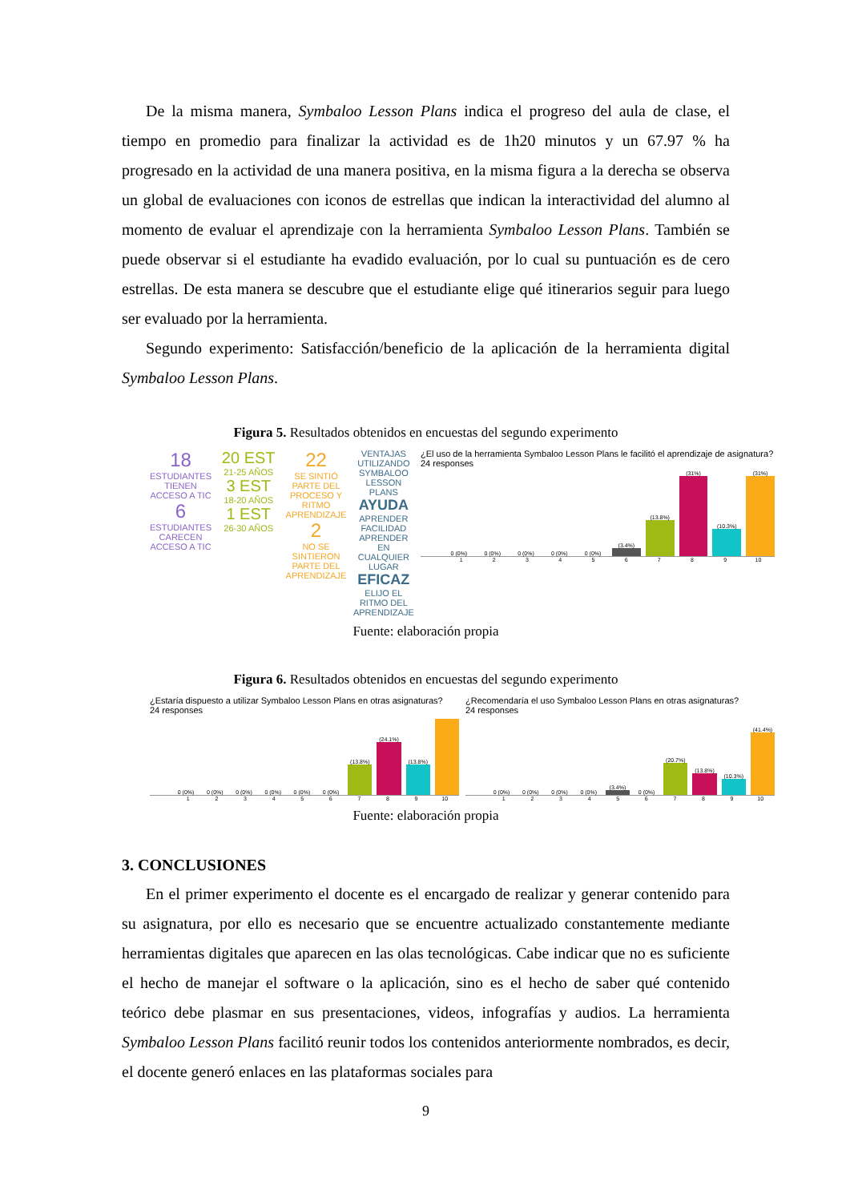De la misma manera, Symbaloo Lesson Plans indica el progreso del aula de clase, el tiempo en promedio para finalizar la actividad es de 1h20 minutos y un 67.97 % ha progresado en la actividad de una manera positiva, en la misma figura a la derecha se observa un global de evaluaciones con iconos de estrellas que indican la interactividad del alumno al momento de evaluar el aprendizaje con la herramienta Symbaloo Lesson Plans. También se puede observar si el estudiante ha evadido evaluación, por lo cual su puntuación es de cero estrellas. De esta manera se descubre que el estudiante elige qué itinerarios seguir para luego ser evaluado por la herramienta.
Segundo experimento: Satisfacción/beneficio de la aplicación de la herramienta digital Symbaloo Lesson Plans.
Figura 5. Resultados obtenidos en encuestas del segundo experimento
18
ESTUDIANTES TIENEN ACCESO A TIC
6
ESTUDIANTES CARECEN ACCESO A TIC
20 EST
21-25 AÑOS
3 EST
18-20 AÑOS
1 EST
26-30 AÑOS
22
SE SINTIÓ PARTE DEL PROCESO Y RITMO APRENDIZAJE
2
NO SE SINTIERON PARTE DEL APRENDIZAJE
VENTAJAS UTILIZANDO SYMBALOO LESSON PLANS AYUDA APRENDER FACILIDAD APRENDER EN CUALQUIER LUGAR EFICAZ ELIJO EL RITMO DEL APRENDIZAJE
¿El uso de la herramienta Symbaloo Lesson Plans le facilitó el aprendizaje de asignatura?
24 responses
0 (0%)
0 (0%)
0 (0%)
0 (0%)
0 (0%)
(3.4%)
(13.8%)
(31%)
(10.3%)
(31%)
123456789 10
Fuente: elaboración propia
Figura 6. Resultados obtenidos en encuestas del segundo experimento
¿Estaría dispuesto a utilizar Symbaloo Lesson Plans en otras asignaturas?
24 responses
0 (0%)
0 (0%)
0 (0%)
0 (0%)
0 (0%)
0 (0%)
(13.8%)
(24.1%)
(13.8%)
123456789 10
¿Recomendaría el uso Symbaloo Lesson Plans en otras asignaturas?
24 responses
0 (0%)
0 (0%)
0 (0%)
0 (0%)
(3.4%)
0 (0%)
(20.7%)
(13.8%)
(10.3%)
(41.4%)
123456789 10
Fuente: elaboración propia
3. CONCLUSIONES
En el primer experimento el docente es el encargado de realizar y generar contenido para su asignatura, por ello es necesario que se encuentre actualizado constantemente mediante herramientas digitales que aparecen en las olas tecnológicas. Cabe indicar que no es suficiente el hecho de manejar el software o la aplicación, sino es el hecho de saber qué contenido teórico debe plasmar en sus presentaciones, videos, infografías y audios. La herramienta Symbaloo Lesson Plans facilitó reunir todos los contenidos anteriormente nombrados, es decir, el docente generó enlaces en las plataformas sociales para
9